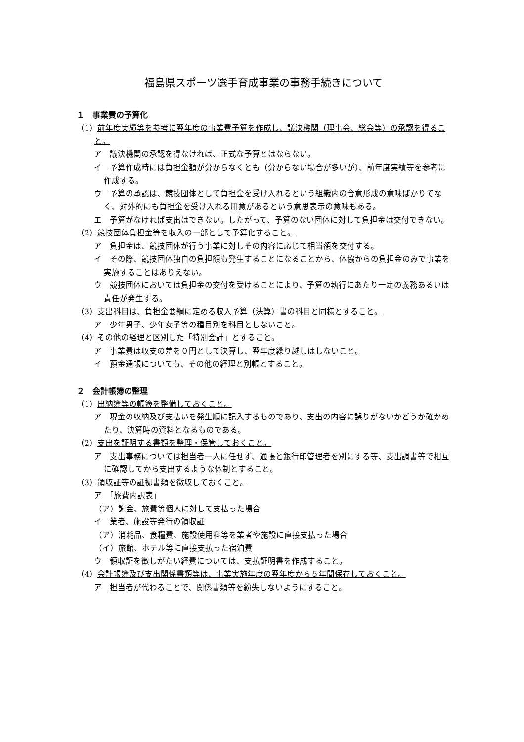福島県スポーツ選手育成事業の事務手続きについて
１　事業費の予算化
（1）前年度実績等を参考に翌年度の事業費予算を作成し、議決機関（理事会、総会等）の承認を得ること。
ア　議決機関の承認を得なければ、正式な予算とはならない。
イ　予算作成時には負担金額が分からなくとも（分からない場合が多いが）、前年度実績等を参考に作成する。
ウ　予算の承認は、競技団体として負担金を受け入れるという組織内の合意形成の意味ばかりでなく、対外的にも負担金を受け入れる用意があるという意思表示の意味もある。
エ　予算がなければ支出はできない。したがって、予算のない団体に対して負担金は交付できない。
（2）競技団体負担金等を収入の一部として予算化すること。
ア　負担金は、競技団体が行う事業に対しその内容に応じて相当額を交付する。
イ　その際、競技団体独自の負担額も発生することになることから、体協からの負担金のみで事業を実施することはありえない。
ウ　競技団体においては負担金の交付を受けることにより、予算の執行にあたり一定の義務あるいは責任が発生する。
（3）支出科目は、負担金要綱に定める収入予算（決算）書の科目と同様とすること。
ア　少年男子、少年女子等の種目別を科目としないこと。
（4）その他の経理と区別した「特別会計」とすること。
ア　事業費は収支の差を０円として決算し、翌年度繰り越しはしないこと。
イ　預金通帳についても、その他の経理と別帳とすること。
２　会計帳簿の整理
（1）出納簿等の帳簿を整備しておくこと。
ア　現金の収納及び支払いを発生順に記入するものであり、支出の内容に誤りがないかどうか確かめたり、決算時の資料となるものである。
（2）支出を証明する書類を整理・保管しておくこと。
ア　支出事務については担当者一人に任せず、通帳と銀行印管理者を別にする等、支出調書等で相互に確認してから支出するような体制とすること。
（3）領収証等の証拠書類を徴収しておくこと。
ア　「旅費内訳表」
（ア）謝金、旅費等個人に対して支払った場合
イ　業者、施設等発行の領収証
（ア）消耗品、食糧費、施設使用料等を業者や施設に直接支払った場合
（イ）旅館、ホテル等に直接支払った宿泊費
ウ　領収証を徴しがたい経費については、支払証明書を作成すること。
（4）会計帳簿及び支出関係書類等は、事業実施年度の翌年度から５年間保存しておくこと。
ア　担当者が代わることで、関係書類等を紛失しないようにすること。